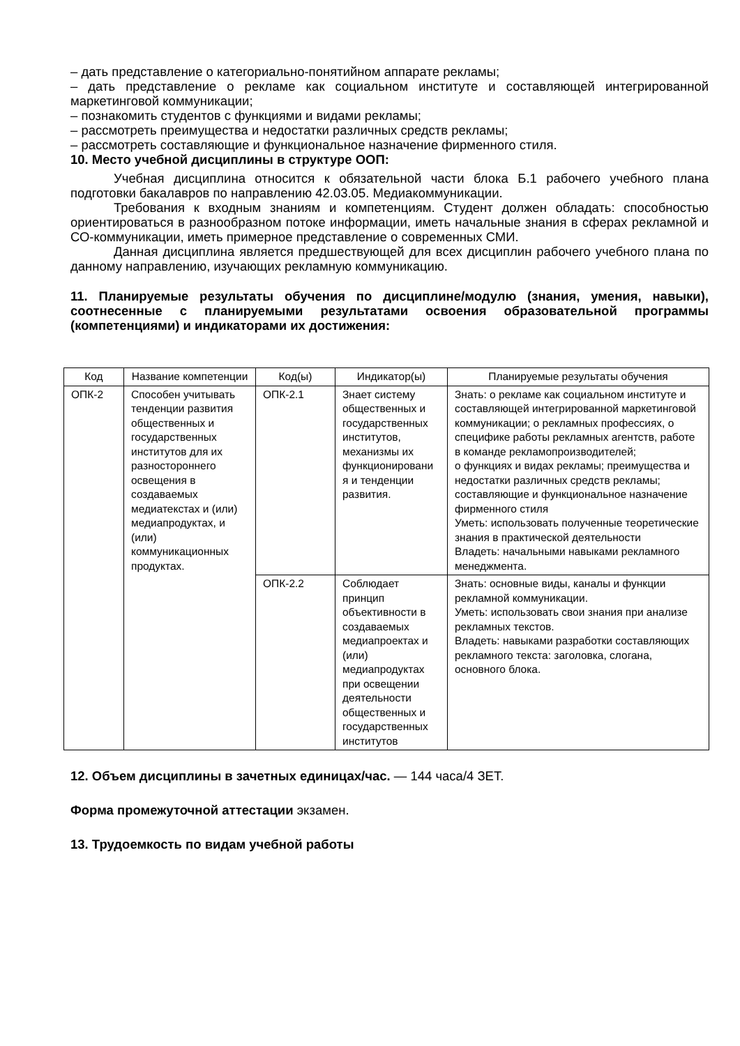– дать представление о категориально-понятийном аппарате рекламы;
– дать представление о рекламе как социальном институте и составляющей интегрированной маркетинговой коммуникации;
– познакомить студентов с функциями и видами рекламы;
– рассмотреть преимущества и недостатки различных средств рекламы;
– рассмотреть составляющие и функциональное назначение фирменного стиля.
10. Место учебной дисциплины в структуре ООП:
Учебная дисциплина относится к обязательной части блока Б.1 рабочего учебного плана подготовки бакалавров по направлению 42.03.05. Медиакоммуникации.
Требования к входным знаниям и компетенциям. Студент должен обладать: способностью ориентироваться в разнообразном потоке информации, иметь начальные знания в сферах рекламной и СО-коммуникации, иметь примерное представление о современных СМИ.
Данная дисциплина является предшествующей для всех дисциплин рабочего учебного плана по данному направлению, изучающих рекламную коммуникацию.
11. Планируемые результаты обучения по дисциплине/модулю (знания, умения, навыки), соотнесенные с планируемыми результатами освоения образовательной программы (компетенциями) и индикаторами их достижения:
| Код | Название компетенции | Код(ы) | Индикатор(ы) | Планируемые результаты обучения |
| --- | --- | --- | --- | --- |
| ОПК-2 | Способен учитывать тенденции развития общественных и государственных институтов для их разностороннего освещения в создаваемых медиатекстах и (или) медиапродуктах, и (или) коммуникационных продуктах. | ОПК-2.1 | Знает систему общественных и государственных институтов, механизмы их функционировани я и тенденции развития. | Знать: о рекламе как социальном институте и составляющей интегрированной маркетинговой коммуникации; о рекламных профессиях, о специфике работы рекламных агентств, работе в команде рекламопроизводителей; о функциях и видах рекламы; преимущества и недостатки различных средств рекламы; составляющие и функциональное назначение фирменного стиля Уметь: использовать полученные теоретические знания в практической деятельности Владеть: начальными навыками рекламного менеджмента. |
| | | ОПК-2.2 | Соблюдает принцип объективности в создаваемых медиапроектах и (или) медиапродуктах при освещении деятельности общественных и государственных институтов | Знать: основные виды, каналы и функции рекламной коммуникации. Уметь: использовать свои знания при анализе рекламных текстов. Владеть: навыками разработки составляющих рекламного текста: заголовка, слогана, основного блока. |
12. Объем дисциплины в зачетных единицах/час. — 144 часа/4 ЗЕТ.
Форма промежуточной аттестации экзамен.
13. Трудоемкость по видам учебной работы